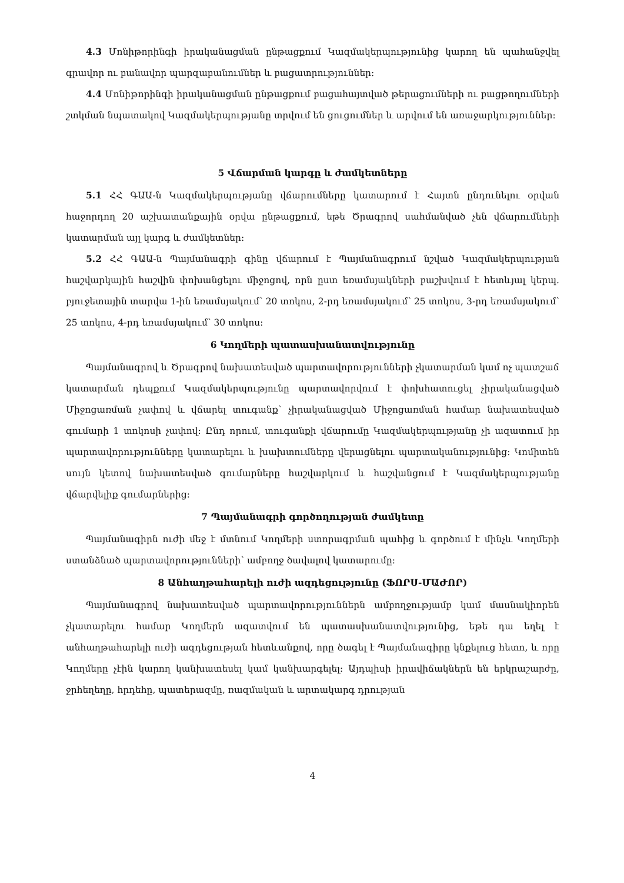4.3 Մոնիթորինգի իրականացման ընթացքում Կազմակերպությունից կարող են պահանջվել գրավոր ու բանավոր պարզաբանումներ և բացատրություններ:
4.4 Մոնիթորինգի իրականացման ընթացքում բացահայտված թերացումների ու բացթողումների շտկման նպատակով Կազմակերպությանը տրվում են ցուցումներ և արվում են առաջարկություններ:
5 Վճարման կարգը և ժամկետները
5.1 ՀՀ ԳԱԱ-ն Կազմակերպությանը վճարումները կատարում է Հայտն ընդունելու օրվան հաջորդող 20 աշխատանքային օրվա ընթացքում, եթե Ծրագրով սահմանված չեն վճարումների կատարման այլ կարգ և ժամկետներ:
5.2 ՀՀ ԳԱԱ-ն Պայմանագրի գինը վճարում է Պայմանագրում նշված Կազմակերպության հաշվարկային հաշվին փոխանցելու միջոցով, որն ըստ եռամսյակների բաշխվում է հետևյալ կերպ. բյուջետային տարվա 1-ին եռամսյակում՝ 20 տոկոս, 2-րդ եռամսյակում՝ 25 տոկոս, 3-րդ եռամսյակում՝ 25 տոկոս, 4-րդ եռամսյակում՝ 30 տոկոս:
6 Կողմերի պատասխանատվությունը
Պայմանագրով և Ծրագրով նախատեսված պարտավորությունների չկատարման կամ ոչ պատշաճ կատարման դեպքում Կազմակերպությունը պարտավորվում է փոխհատուցել չիրականացված Միջոցառման չափով և վճարել տուգանք՝ չիրականացված Միջոցառման համար նախատեսված գումարի 1 տոկոսի չափով: Ընդ որում, տուգանքի վճարումը Կազմակերպությանը չի ազատում իր պարտավորությունները կատարելու և խախտումները վերացնելու պարտականությունից: Կոմիտեն սույն կետով նախատեսված գումարները հաշվարկում և հաշվանցում է Կազմակերպությանը վճարվելիք գումարներից:
7 Պայմանագրի գործողության ժամկետը
Պայմանագիրն ուժի մեջ է մտնում Կողմերի ստորագրման պահից և գործում է մինչև Կողմերի ստանձնած պարտավորությունների՝ ամբողջ ծավալով կատարումը:
8 Անհաղթահարելի ուժի ազդեցությունը (ՖՈՐՍ-ՄԱԺՈՐ)
Պայմանագրով նախատեսված պարտավորություններն ամբողջությամբ կամ մասնակիորեն չկատարելու համար Կողմերն ազատվում են պատասխանատվությունից, եթե դա եղել է անհաղթահարելի ուժի ազդեցության հետևանքով, որը ծագել է Պայմանագիրը կնքելուց հետո, և որը Կողմերը չէին կարող կանխատեսել կամ կանխարգելել: Այդպիսի իրավիճակներն են երկրաշարժը, ջրհեղեղը, հրդեհը, պատերազմը, ռազմական և արտակարգ դրության
4